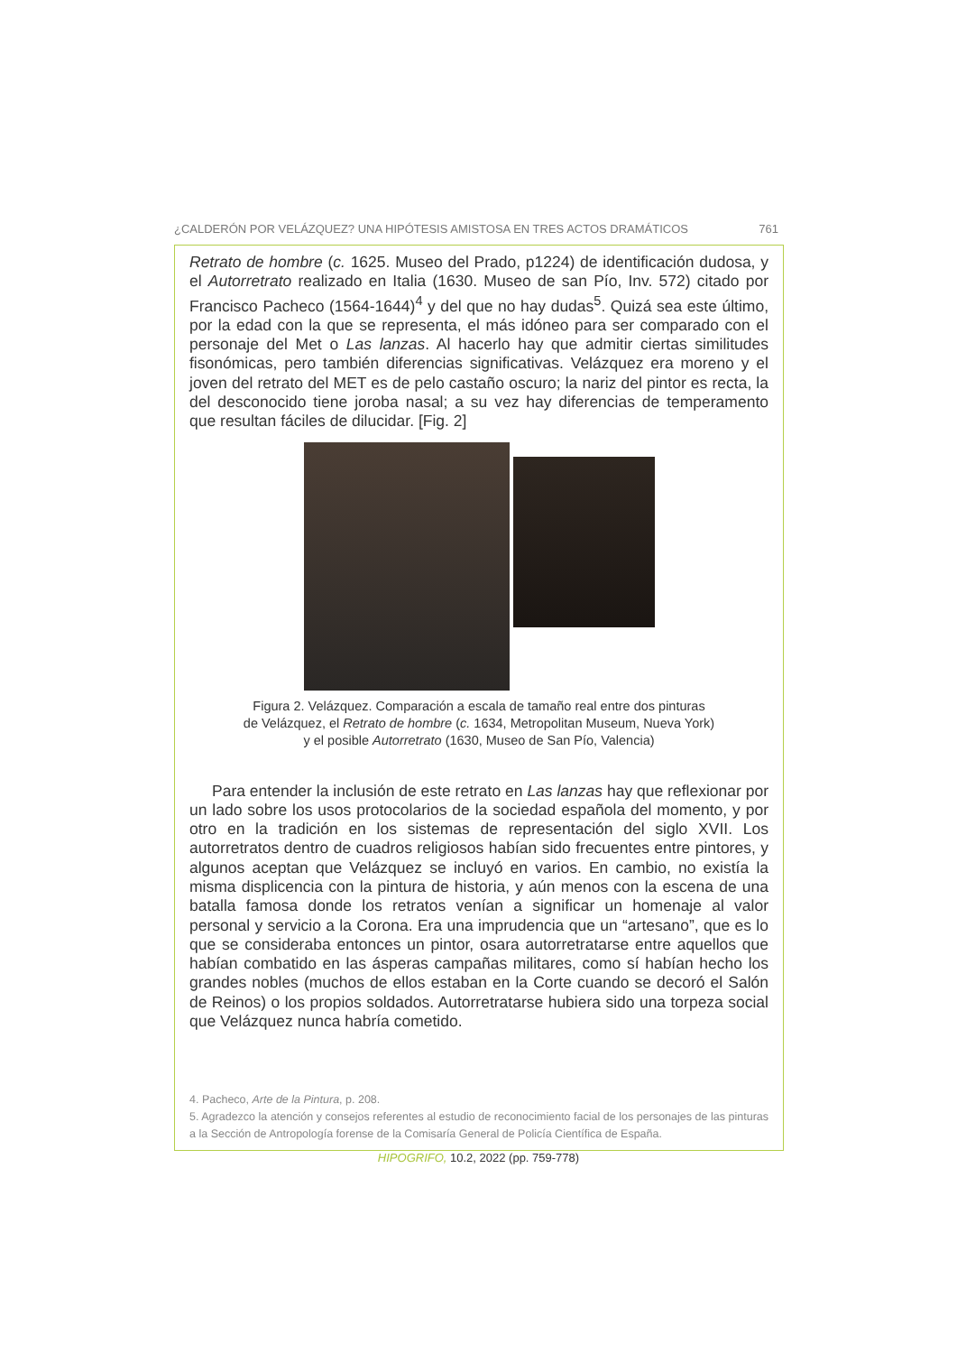¿CALDERÓN POR VELÁZQUEZ? UNA HIPÓTESIS AMISTOSA EN TRES ACTOS DRAMÁTICOS 761
Retrato de hombre (c. 1625. Museo del Prado, p1224) de identificación dudosa, y el Autorretrato realizado en Italia (1630. Museo de san Pío, Inv. 572) citado por Francisco Pacheco (1564-1644)<sup>4</sup> y del que no hay dudas<sup>5</sup>. Quizá sea este último, por la edad con la que se representa, el más idóneo para ser comparado con el personaje del Met o Las lanzas. Al hacerlo hay que admitir ciertas similitudes fisonómicas, pero también diferencias significativas. Velázquez era moreno y el joven del retrato del MET es de pelo castaño oscuro; la nariz del pintor es recta, la del desconocido tiene joroba nasal; a su vez hay diferencias de temperamento que resultan fáciles de dilucidar. [Fig. 2]
Figura 2. Velázquez. Comparación a escala de tamaño real entre dos pinturas
de Velázquez, el Retrato de hombre (c. 1634, Metropolitan Museum, Nueva York)
y el posible Autorretrato (1630, Museo de San Pío, Valencia)
Para entender la inclusión de este retrato en Las lanzas hay que reflexionar por un lado sobre los usos protocolarios de la sociedad española del momento, y por otro en la tradición en los sistemas de representación del siglo XVII. Los autorretratos dentro de cuadros religiosos habían sido frecuentes entre pintores, y algunos aceptan que Velázquez se incluyó en varios. En cambio, no existía la misma displicencia con la pintura de historia, y aún menos con la escena de una batalla famosa donde los retratos venían a significar un homenaje al valor personal y servicio a la Corona. Era una imprudencia que un “artesano”, que es lo que se consideraba entonces un pintor, osara autorretratarse entre aquellos que habían combatido en las ásperas campañas militares, como sí habían hecho los grandes nobles (muchos de ellos estaban en la Corte cuando se decoró el Salón de Reinos) o los propios soldados. Autorretratarse hubiera sido una torpeza social que Velázquez nunca habría cometido.
4. Pacheco, Arte de la Pintura, p. 208.
5. Agradezco la atención y consejos referentes al estudio de reconocimiento facial de los personajes de las pinturas a la Sección de Antropología forense de la Comisaría General de Policía Científica de España.
HIPOGRIFO, 10.2, 2022 (pp. 759-778)